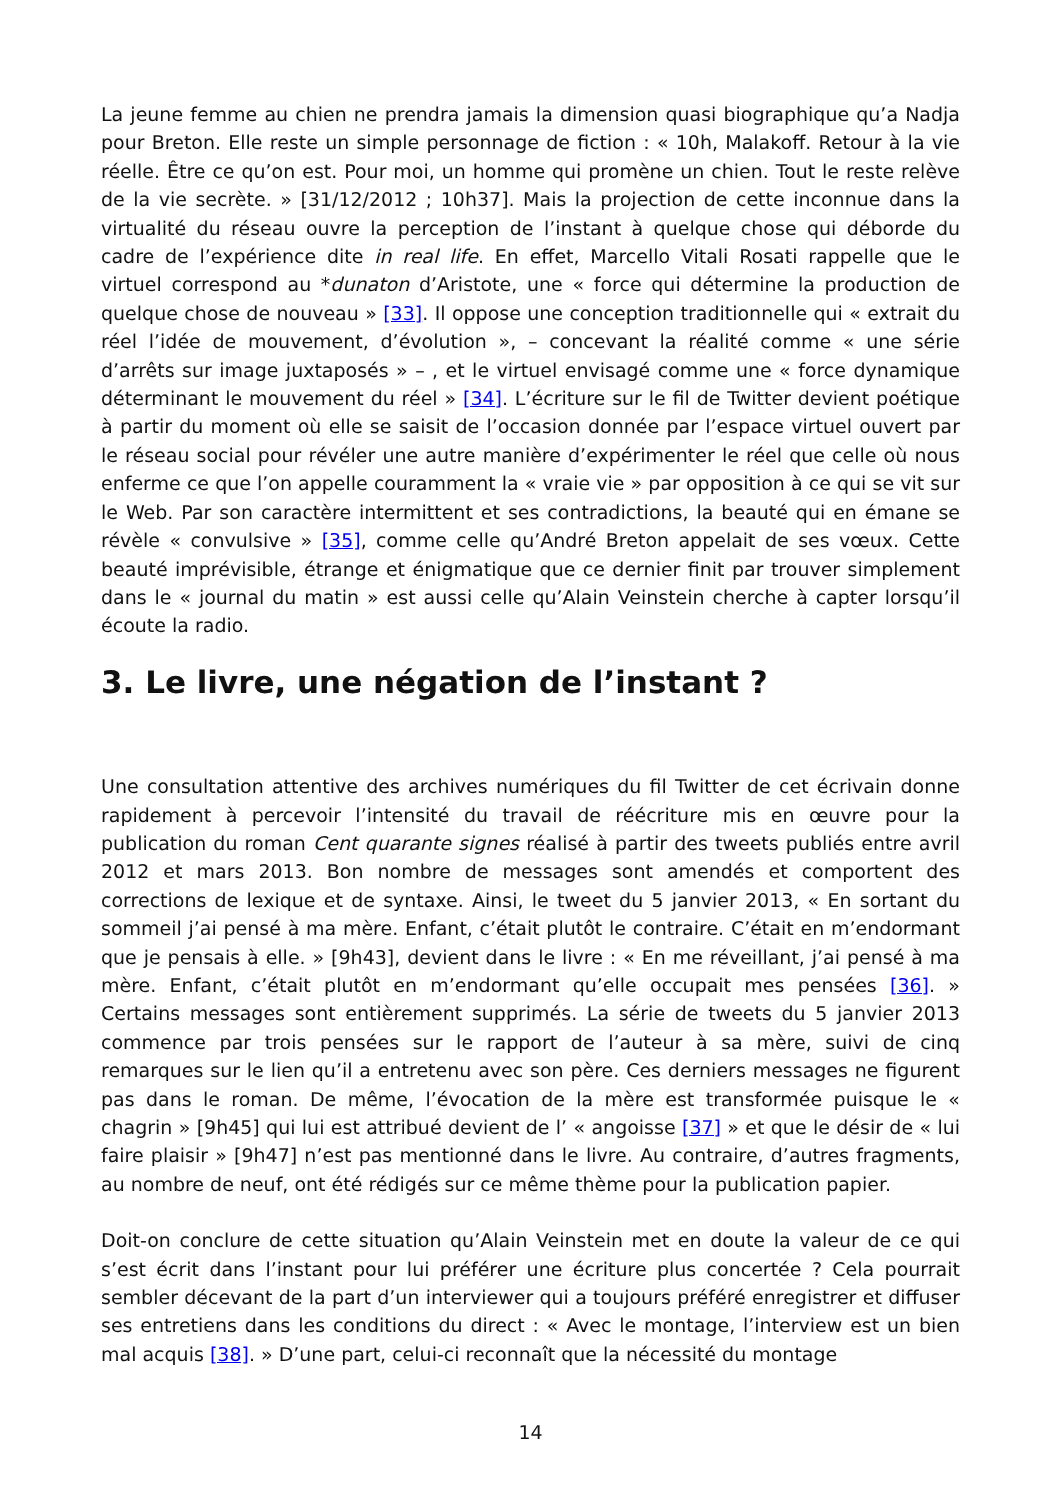La jeune femme au chien ne prendra jamais la dimension quasi biographique qu’a Nadja pour Breton. Elle reste un simple personnage de fiction : « 10h, Malakoff. Retour à la vie réelle. Être ce qu’on est. Pour moi, un homme qui promène un chien. Tout le reste relève de la vie secrète. » [31/12/2012 ; 10h37]. Mais la projection de cette inconnue dans la virtualité du réseau ouvre la perception de l’instant à quelque chose qui déborde du cadre de l’expérience dite in real life. En effet, Marcello Vitali Rosati rappelle que le virtuel correspond au *dunaton d’Aristote, une « force qui détermine la production de quelque chose de nouveau » [33]. Il oppose une conception traditionnelle qui « extrait du réel l’idée de mouvement, d’évolution », – concevant la réalité comme « une série d’arrêts sur image juxtaposés » – , et le virtuel envisagé comme une « force dynamique déterminant le mouvement du réel » [34]. L’écriture sur le fil de Twitter devient poétique à partir du moment où elle se saisit de l’occasion donnée par l’espace virtuel ouvert par le réseau social pour révéler une autre manière d’expérimenter le réel que celle où nous enferme ce que l’on appelle couramment la « vraie vie » par opposition à ce qui se vit sur le Web. Par son caractère intermittent et ses contradictions, la beauté qui en émane se révèle « convulsive » [35], comme celle qu’André Breton appelait de ses vœux. Cette beauté imprévisible, étrange et énigmatique que ce dernier finit par trouver simplement dans le « journal du matin » est aussi celle qu’Alain Veinstein cherche à capter lorsqu’il écoute la radio.
3. Le livre, une négation de l’instant ?
Une consultation attentive des archives numériques du fil Twitter de cet écrivain donne rapidement à percevoir l’intensité du travail de réécriture mis en œuvre pour la publication du roman Cent quarante signes réalisé à partir des tweets publiés entre avril 2012 et mars 2013. Bon nombre de messages sont amendés et comportent des corrections de lexique et de syntaxe. Ainsi, le tweet du 5 janvier 2013, « En sortant du sommeil j’ai pensé à ma mère. Enfant, c’était plutôt le contraire. C’était en m’endormant que je pensais à elle. » [9h43], devient dans le livre : « En me réveillant, j’ai pensé à ma mère. Enfant, c’était plutôt en m’endormant qu’elle occupait mes pensées [36]. » Certains messages sont entièrement supprimés. La série de tweets du 5 janvier 2013 commence par trois pensées sur le rapport de l’auteur à sa mère, suivi de cinq remarques sur le lien qu’il a entretenu avec son père. Ces derniers messages ne figurent pas dans le roman. De même, l’évocation de la mère est transformée puisque le « chagrin » [9h45] qui lui est attribué devient de l’ « angoisse [37] » et que le désir de « lui faire plaisir » [9h47] n’est pas mentionné dans le livre. Au contraire, d’autres fragments, au nombre de neuf, ont été rédigés sur ce même thème pour la publication papier.
Doit-on conclure de cette situation qu’Alain Veinstein met en doute la valeur de ce qui s’est écrit dans l’instant pour lui préférer une écriture plus concertée ? Cela pourrait sembler décevant de la part d’un interviewer qui a toujours préféré enregistrer et diffuser ses entretiens dans les conditions du direct : « Avec le montage, l’interview est un bien mal acquis [38]. » D’une part, celui-ci reconnaît que la nécessité du montage
14